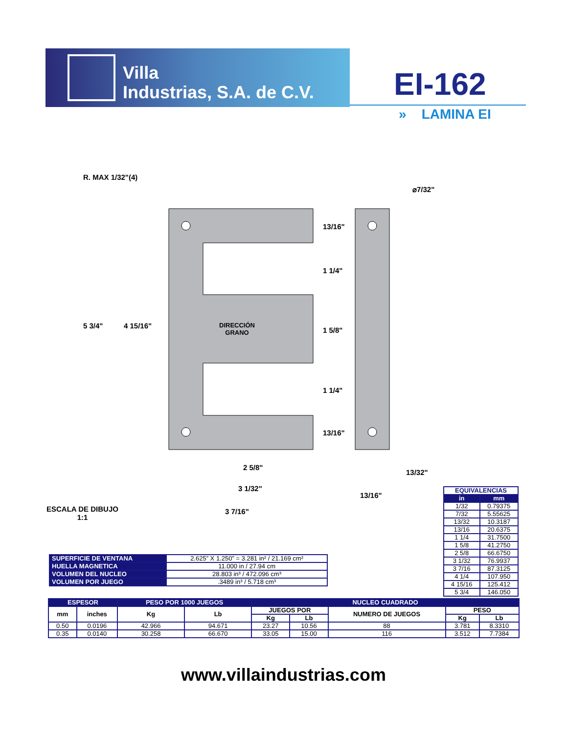Villa
Industrias, S.A. de C.V.
EI-162
» LAMINA EI
R. MAX 1/32"(4)
⌀7/32"
5 3/4" 4 15/16"
DIRECCIÓN
GRANO
13/16"
1 1/4"
1 5/8"
1 1/4"
13/16"
2 5/8"
13/32"
3 1/32"
13/16"
ESCALA DE DIBUJO
1:1
3 7/16"
| EQUIVALENCIAS | |
| --- | --- |
| in | mm |
| 1/32 | 0.79375 |
| 7/32 | 5.55625 |
| 13/32 | 10.3187 |
| 13/16 | 20.6375 |
| 1 1/4 | 31.7500 |
| 1 5/8 | 41.2750 |
| 2 5/8 | 66.6750 |
| 3 1/32 | 76.9937 |
| 3 7/16 | 87.3125 |
| 4 1/4 | 107.950 |
| 4 15/16 | 125.412 |
| 5 3/4 | 146.050 |
| SUPERFICIE DE VENTANA | 2.625” X 1.250” = 3.281 in² / 21.169 cm² |
| HUELLA MAGNETICA | 11.000 in / 27.94 cm |
| VOLUMEN DEL NUCLEO | 28.803 in³ / 472.096 cm³ |
| VOLUMEN POR JUEGO | .3489 in³ / 5.718 cm³ |
| ESPESOR | | PESO POR 1000 JUEGOS | | NUCLEO CUADRADO | | | | |
| --- | --- | --- | --- | --- | --- | --- | --- | --- |
| mm | inches | Kg | Lb | JUEGOS POR | | NUMERO DE JUEGOS | PESO | |
| | | | | Kg | Lb | | Kg | Lb |
| 0.50 | 0.0196 | 42.966 | 94.671 | 23.27 | 10.56 | 88 | 3.781 | 8.3310 |
| 0.35 | 0.0140 | 30.258 | 66.670 | 33.05 | 15.00 | 116 | 3.512 | 7.7384 |
www.villaindustrias.com